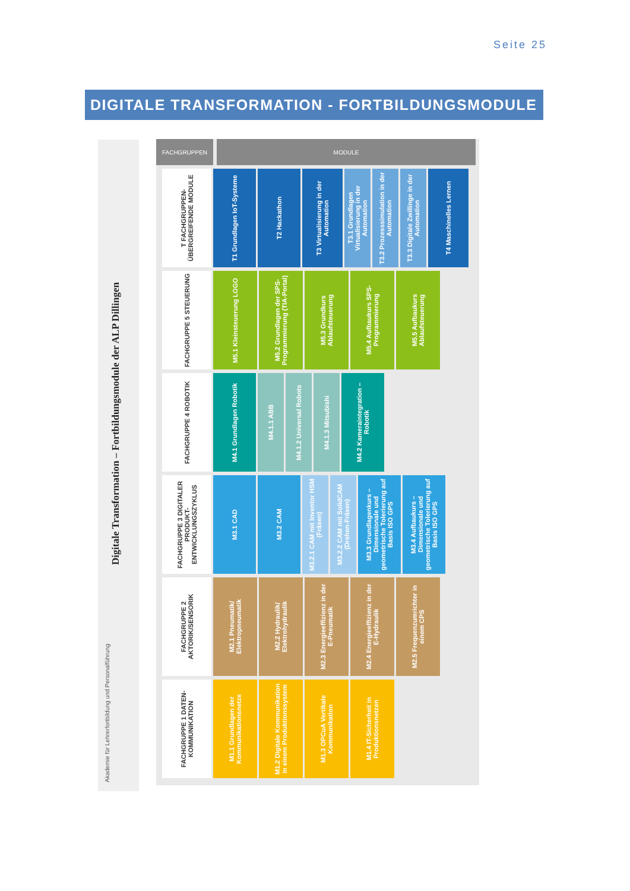Seite 25
DIGITALE TRANSFORMATION - FORTBILDUNGSMODULE
Digitale Transformation – Fortbildungsmodule der ALP Dillingen
Akademie für Lehrerfortbildung und Personalführung
FACHGRUPPEN MODULE
T FACHGRUPPEN-ÜBERGREIFENDE MODULE
T1 Grundlagen IoT-Systeme
T2 Hackathon
T3 Virtualisierung in der Automation
T3.1 Grundlagen Virtualisierung in der Automation
T3.2 Prozesssimulation in der Automation
T3.3 Digitale Zwillinge in der Automation
T4 Maschinelles Lernen
FACHGRUPPE 5 STEUERUNG
M5.1 Kleinsteuerung LOGO
M5.2 Grundlagen der SPS-Programmierung (TIA-Portal)
M5.3 Grundkurs Ablaufsteuerung
M5.4 Aufbaukurs SPS-Programmierung
M5.5 Aufbaukurs Ablaufsteuerung
FACHGRUPPE 4 ROBOTIK
M4.1 Grundlagen Robotik
M4.1.1 ABB
M4.1.2 Universal Robots
M4.1.3 Mitsubishi
M4.2 Kameraintegration – Robotik
FACHGRUPPE 3 DIGITALER PRODUKT-ENTWICKLUNGSZYKLUS
M3.1 CAD
M3.2 CAM
M3.2.1 CAM mit Inventor HSM (Fräsen)
M3.2.2 CAM mit SolidCAM (Drehen-Fräsen)
M3.3 Grundlagenkurs – Dimensionale und geometrische Tolerierung auf Basis ISO GPS
M3.4 Aufbaukurs – Dimensionale und geometrische Tolerierung auf Basis ISO GPS
FACHGRUPPE 2 AKTORIK/SENSORIK
M2.1 Pneumatik/ Elektropneumatik
M2.2 Hydraulik/ Elektrohydraulik
M2.3 Energieeffizienz in der E-Pneumatik
M2.4 Energieeffizienz in der E-Hydraulik
M2.5 Frequenzumrichter in einem CPS
FACHGRUPPE 1 DATEN-KOMMUNIKATION
M1.1 Grundlagen der Kommunikationsnetze
M1.2 Digitale Kommunikation in einem Produktionssystem
M1.3 OPCuA Vertikale Kommunikation
M1.4 IT-Sicherheit in Produktionsnetzen